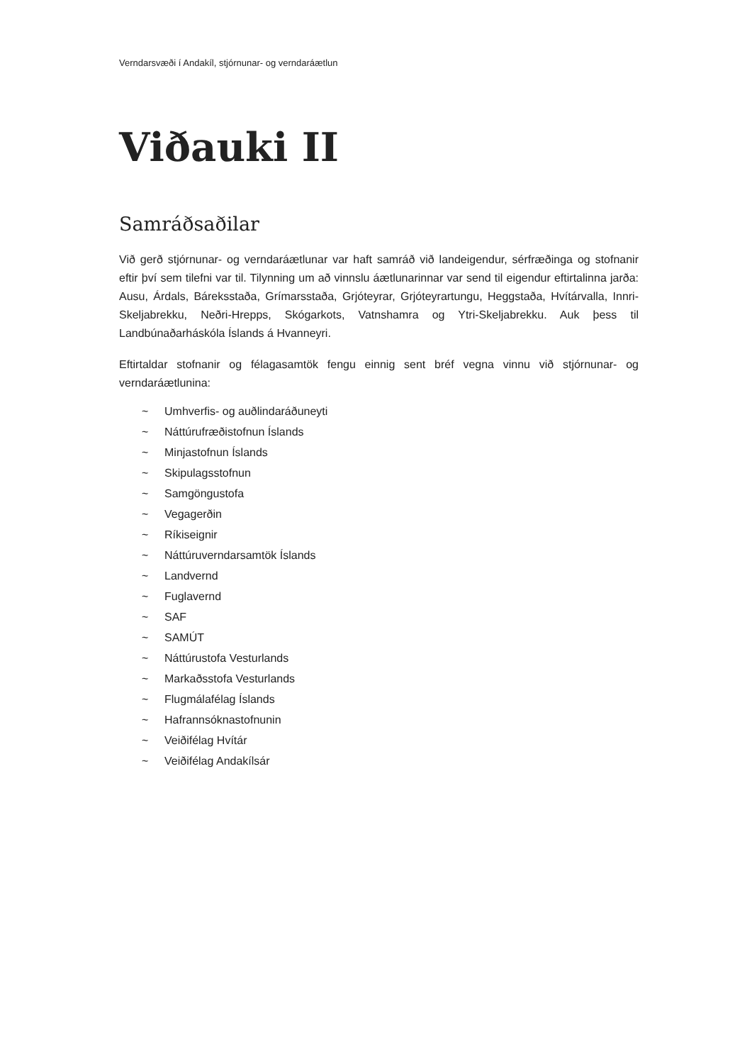Verndarsvæði í Andakíl, stjórnunar- og verndaráætlun
Viðauki II
Samráðsaðilar
Við gerð stjórnunar- og verndaráætlunar var haft samráð við landeigendur, sérfræðinga og stofnanir eftir því sem tilefni var til. Tilynning um að vinnslu áætlunarinnar var send til eigendur eftirtalinna jarða: Ausu, Árdals, Báreksstaða, Grímarsstaða, Grjóteyrar, Grjóteyrartungu, Heggstaða, Hvítárvalla, Innri-Skeljabrekku, Neðri-Hrepps, Skógarkots, Vatnshamra og Ytri-Skeljabrekku. Auk þess til Landbúnaðarháskóla Íslands á Hvanneyri.
Eftirtaldar stofnanir og félagasamtök fengu einnig sent bréf vegna vinnu við stjórnunar- og verndaráætlunina:
~ Umhverfis- og auðlindaráðuneyti
~ Náttúrufræðistofnun Íslands
~ Minjastofnun Íslands
~ Skipulagsstofnun
~ Samgöngustofa
~ Vegagerðin
~ Ríkiseignir
~ Náttúruverndarsamtök Íslands
~ Landvernd
~ Fuglavernd
~ SAF
~ SAMÚT
~ Náttúrustofa Vesturlands
~ Markaðsstofa Vesturlands
~ Flugmálafélag Íslands
~ Hafrannsóknastofnunin
~ Veiðifélag Hvítár
~ Veiðifélag Andakílsár